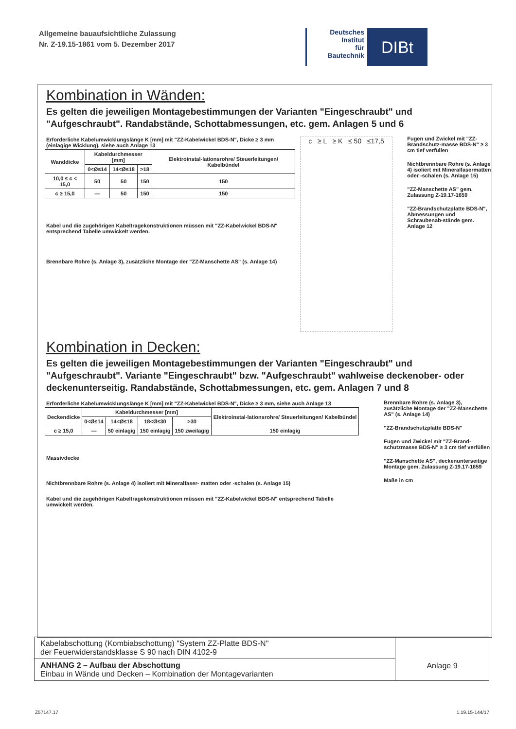Allgemeine bauaufsichtliche Zulassung
Nr. Z-19.15-1861 vom 5. Dezember 2017
Deutsches
Institut
für
Bautechnik
DIBt
Kombination in Wänden:
Es gelten die jeweiligen Montagebestimmungen der Varianten "Eingeschraubt" und "Aufgeschraubt". Randabstände, Schottabmessungen, etc. gem. Anlagen 5 und 6
Erforderliche Kabelumwicklungslänge K [mm] mit "ZZ-Kabelwickel BDS-N", Dicke ≥ 3 mm (einlagige Wicklung), siehe auch Anlage 13
| Wanddicke | Kabeldurchmesser [mm] | | | Elektroinstal-lationsrohre/ Steuerleitungen/ Kabelbündel |
| --- | --- | --- | --- | --- |
| | 0<Ø≤14 | 14<Ø≤18 | >18 | |
| 10,0 ≤ c < 15,0 | 50 | 50 | 150 | 150 |
| c ≥ 15,0 | — | 50 | 150 | 150 |
Kabel und die zugehörigen Kabeltragekonstruktionen müssen mit "ZZ-Kabelwickel BDS-N" entsprechend Tabelle umwickelt werden.
Brennbare Rohre (s. Anlage 3), zusätzliche Montage der "ZZ-Manschette AS" (s. Anlage 14)
c ≥ L ≥ K ≤ 50 ≤17,5
Fugen und Zwickel mit "ZZ-Brandschutz-masse BDS-N" ≥ 3 cm tief verfüllen
Nichtbrennbare Rohre (s. Anlage 4) isoliert mit Mineralfasermatten oder -schalen (s. Anlage 15)
"ZZ-Manschette AS" gem. Zulassung Z-19.17-1659
"ZZ-Brandschutzplatte BDS-N", Abmessungen und Schraubenab-stände gem. Anlage 12
Kombination in Decken:
Es gelten die jeweiligen Montagebestimmungen der Varianten "Eingeschraubt" und "Aufgeschraubt". Variante "Eingeschraubt" bzw. "Aufgeschraubt" wahlweise deckenober- oder deckenunterseitig. Randabstände, Schottabmessungen, etc. gem. Anlagen 7 und 8
Erforderliche Kabelumwicklungslänge K [mm] mit "ZZ-Kabelwickel BDS-N", Dicke ≥ 3 mm, siehe auch Anlage 13
| Deckendicke | Kabeldurchmesser [mm] | | | | Elektroinstal-lationsrohre/ Steuerleitungen/ Kabelbündel |
| --- | --- | --- | --- | --- | --- |
| | 0<Ø≤14 | 14<Ø≤18 | 18<Ø≤30 | >30 | |
| c ≥ 15,0 | — | 50 einlagig | 150 einlagig | 150 zweilagig | 150 einlagig |
Massivdecke
Nichtbrennbare Rohre (s. Anlage 4) isoliert mit Mineralfaser- matten oder -schalen (s. Anlage 15)
Kabel und die zugehörigen Kabeltragekonstruktionen müssen mit "ZZ-Kabelwickel BDS-N" entsprechend Tabelle umwickelt werden.
Brennbare Rohre (s. Anlage 3), zusätzliche Montage der "ZZ-Manschette AS" (s. Anlage 14)
"ZZ-Brandschutzplatte BDS-N"
Fugen und Zwickel mit "ZZ-Brand-schutzmasse BDS-N" ≥ 3 cm tief verfüllen
"ZZ-Manschette AS", deckenunterseitige Montage gem. Zulassung Z-19.17-1659
Maße in cm
Kabelabschottung (Kombiabschottung) "System ZZ-Platte BDS-N"
der Feuerwiderstandsklasse S 90 nach DIN 4102-9
ANHANG 2 – Aufbau der Abschottung
Einbau in Wände und Decken – Kombination der Montagevarianten
Anlage 9
Z57147.17 1.19.15-144/17